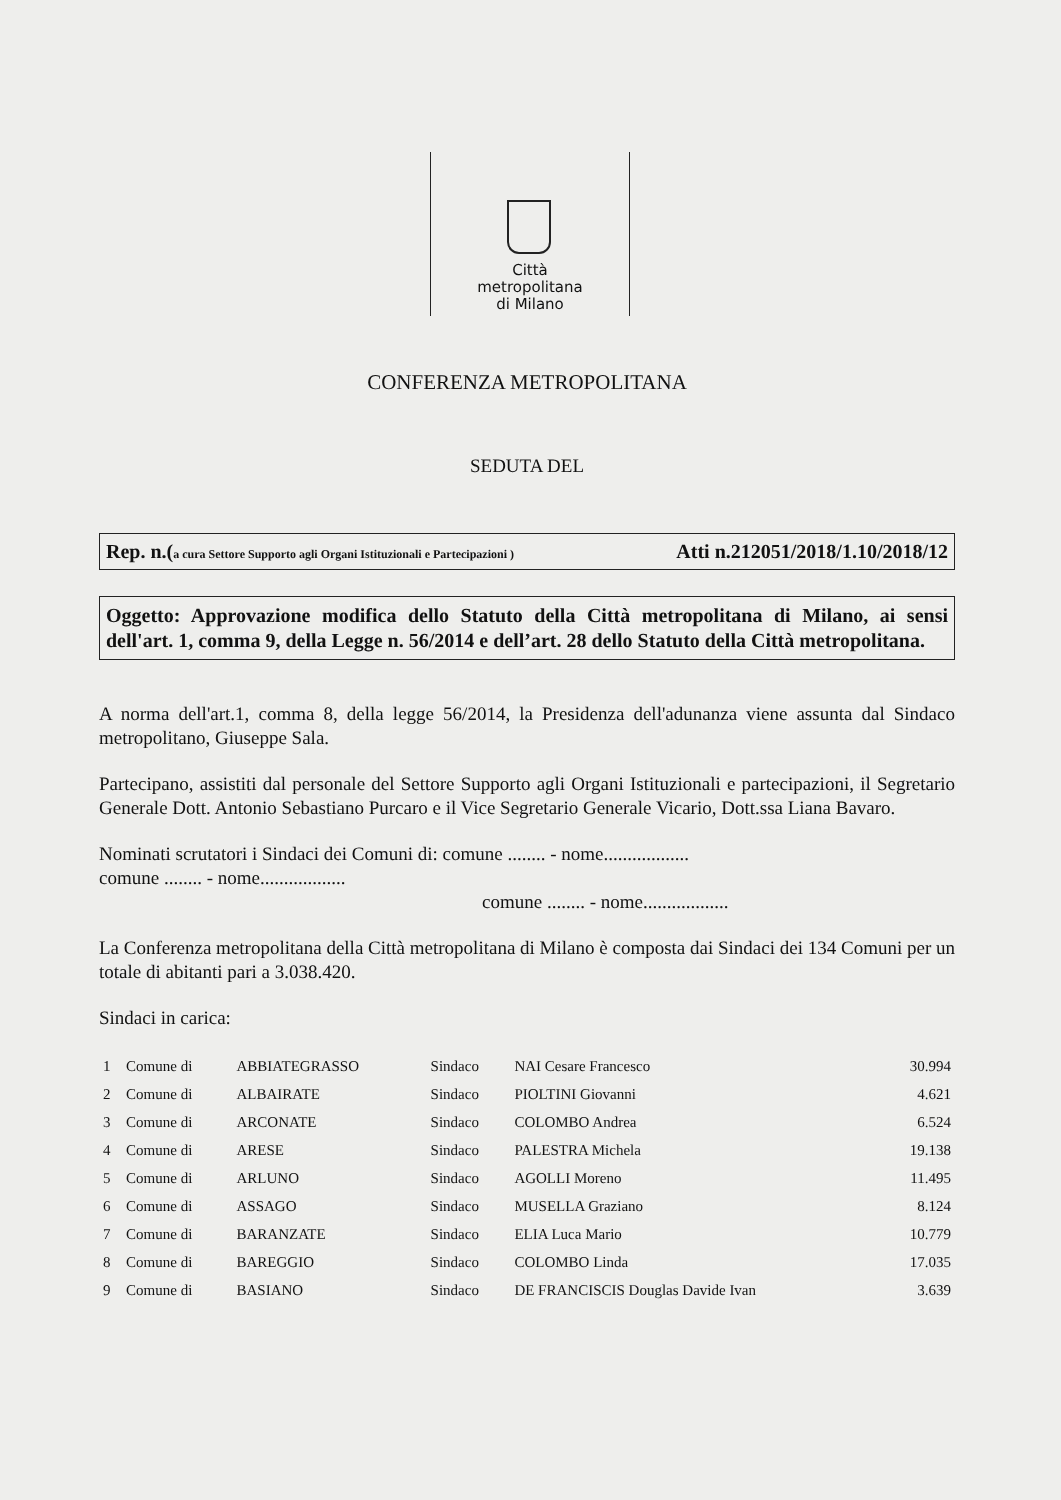Città
metropolitana
di Milano
CONFERENZA METROPOLITANA
SEDUTA DEL
Rep. n.(a cura Settore Supporto agli Organi Istituzionali e Partecipazioni ) Atti n.212051/2018/1.10/2018/12
Oggetto: Approvazione modifica dello Statuto della Città metropolitana di Milano, ai sensi dell'art. 1, comma 9, della Legge n. 56/2014 e dell’art. 28 dello Statuto della Città metropolitana.
A norma dell'art.1, comma 8, della legge 56/2014, la Presidenza dell'adunanza viene assunta dal Sindaco metropolitano, Giuseppe Sala.
Partecipano, assistiti dal personale del Settore Supporto agli Organi Istituzionali e partecipazioni, il Segretario Generale Dott. Antonio Sebastiano Purcaro e il Vice Segretario Generale Vicario, Dott.ssa Liana Bavaro.
Nominati scrutatori i Sindaci dei Comuni di: comune ........ - nome..................
comune ........ - nome..................
comune ........ - nome..................
La Conferenza metropolitana della Città metropolitana di Milano è composta dai Sindaci dei 134 Comuni per un totale di abitanti pari a 3.038.420.
Sindaci in carica:
| 1 | Comune di | ABBIATEGRASSO | Sindaco | NAI Cesare Francesco | 30.994 |
| 2 | Comune di | ALBAIRATE | Sindaco | PIOLTINI Giovanni | 4.621 |
| 3 | Comune di | ARCONATE | Sindaco | COLOMBO Andrea | 6.524 |
| 4 | Comune di | ARESE | Sindaco | PALESTRA Michela | 19.138 |
| 5 | Comune di | ARLUNO | Sindaco | AGOLLI Moreno | 11.495 |
| 6 | Comune di | ASSAGO | Sindaco | MUSELLA Graziano | 8.124 |
| 7 | Comune di | BARANZATE | Sindaco | ELIA Luca Mario | 10.779 |
| 8 | Comune di | BAREGGIO | Sindaco | COLOMBO Linda | 17.035 |
| 9 | Comune di | BASIANO | Sindaco | DE FRANCISCIS Douglas Davide Ivan | 3.639 |